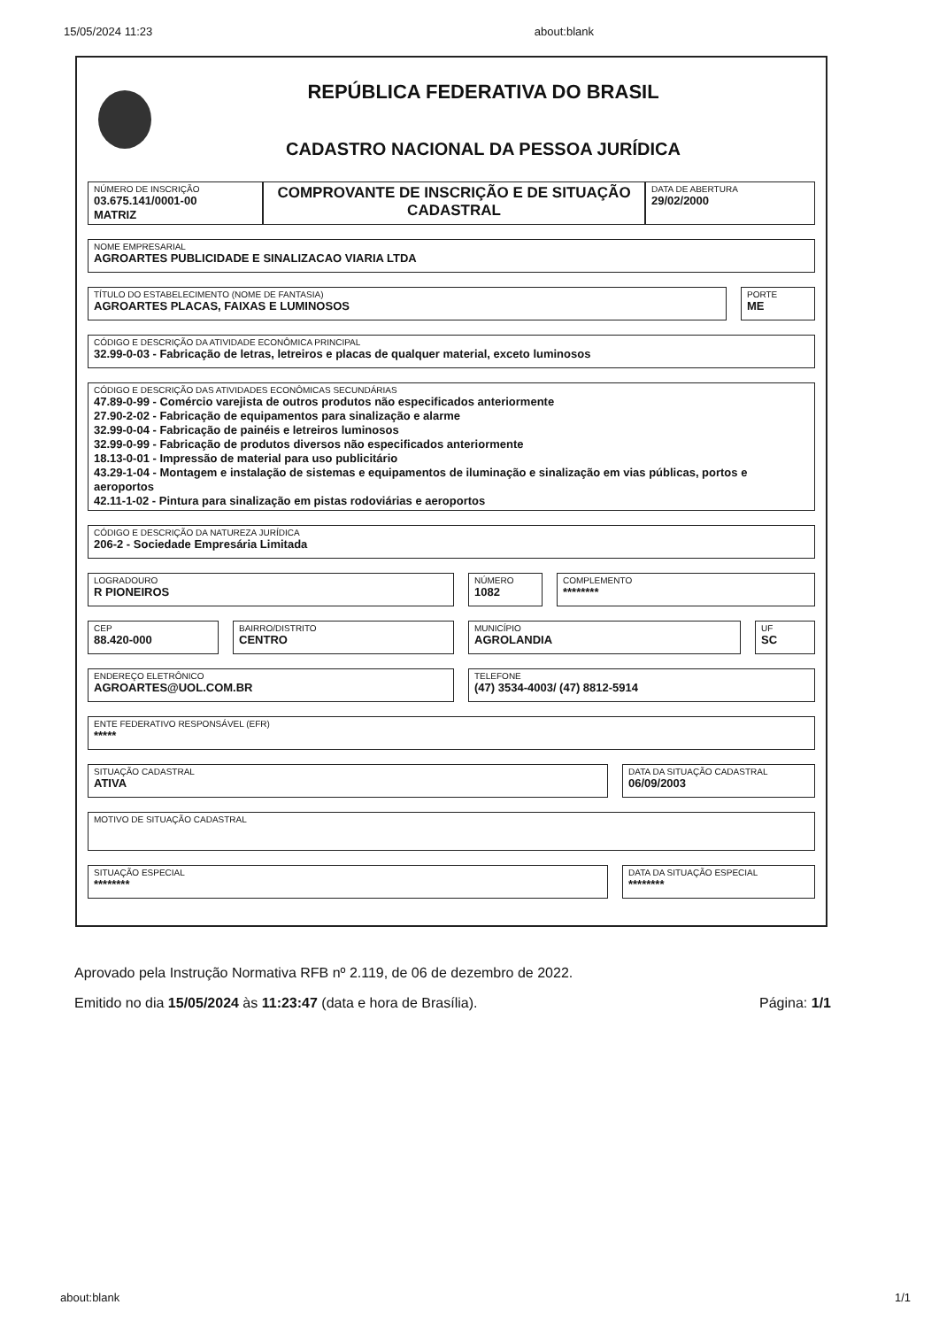15/05/2024 11:23 about:blank
REPÚBLICA FEDERATIVA DO BRASIL
CADASTRO NACIONAL DA PESSOA JURÍDICA
NÚMERO DE INSCRIÇÃO
03.675.141/0001-00
MATRIZ
COMPROVANTE DE INSCRIÇÃO E DE SITUAÇÃO CADASTRAL
DATA DE ABERTURA
29/02/2000
NOME EMPRESARIAL
AGROARTES PUBLICIDADE E SINALIZACAO VIARIA LTDA
TÍTULO DO ESTABELECIMENTO (NOME DE FANTASIA)
AGROARTES PLACAS, FAIXAS E LUMINOSOS
PORTE
ME
CÓDIGO E DESCRIÇÃO DA ATIVIDADE ECONÔMICA PRINCIPAL
32.99-0-03 - Fabricação de letras, letreiros e placas de qualquer material, exceto luminosos
CÓDIGO E DESCRIÇÃO DAS ATIVIDADES ECONÔMICAS SECUNDÁRIAS
47.89-0-99 - Comércio varejista de outros produtos não especificados anteriormente
27.90-2-02 - Fabricação de equipamentos para sinalização e alarme
32.99-0-04 - Fabricação de painéis e letreiros luminosos
32.99-0-99 - Fabricação de produtos diversos não especificados anteriormente
18.13-0-01 - Impressão de material para uso publicitário
43.29-1-04 - Montagem e instalação de sistemas e equipamentos de iluminação e sinalização em vias públicas, portos e aeroportos
42.11-1-02 - Pintura para sinalização em pistas rodoviárias e aeroportos
CÓDIGO E DESCRIÇÃO DA NATUREZA JURÍDICA
206-2 - Sociedade Empresária Limitada
LOGRADOURO
R PIONEIROS
NÚMERO
1082
COMPLEMENTO
********
CEP
88.420-000
BAIRRO/DISTRITO
CENTRO
MUNICÍPIO
AGROLANDIA
UF
SC
ENDEREÇO ELETRÔNICO
AGROARTES@UOL.COM.BR
TELEFONE
(47) 3534-4003/ (47) 8812-5914
ENTE FEDERATIVO RESPONSÁVEL (EFR)
*****
SITUAÇÃO CADASTRAL
ATIVA
DATA DA SITUAÇÃO CADASTRAL
06/09/2003
MOTIVO DE SITUAÇÃO CADASTRAL
SITUAÇÃO ESPECIAL
********
DATA DA SITUAÇÃO ESPECIAL
********
Aprovado pela Instrução Normativa RFB nº 2.119, de 06 de dezembro de 2022.
Emitido no dia 15/05/2024 às 11:23:47 (data e hora de Brasília). Página: 1/1
about:blank 1/1